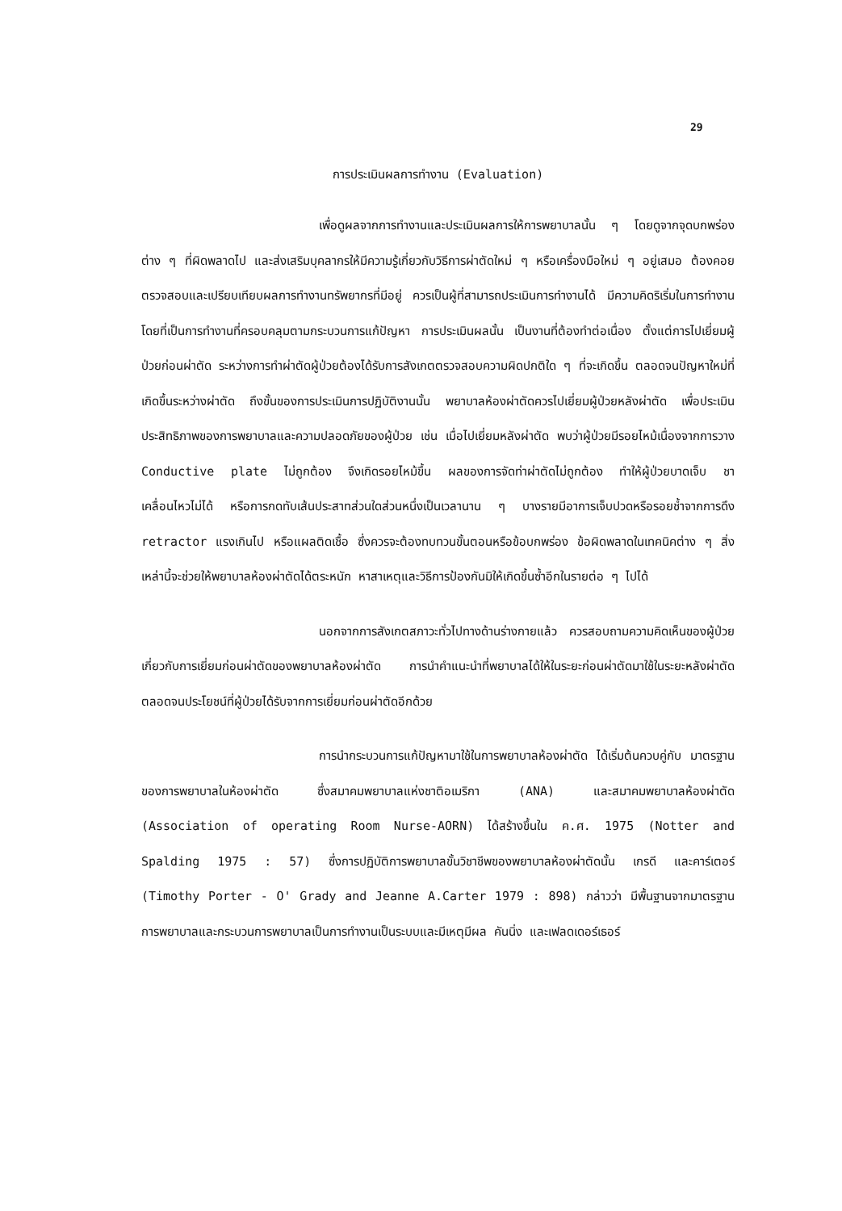29
การประเมินผลการทำงาน (Evaluation)
เพื่อดูผลจากการทำงานและประเมินผลการให้การพยาบาลนั้น ๆ โดยดูจากจุดบกพร่องต่าง ๆ ที่ผิดพลาดไป และส่งเสริมบุคลากรให้มีความรู้เกี่ยวกับวิธีการผ่าตัดใหม่ ๆ หรือเครื่องมือใหม่ ๆ อยู่เสมอ ต้องคอยตรวจสอบและเปรียบเทียบผลการทำงานทรัพยากรที่มีอยู่ ควรเป็นผู้ที่สามารถประเมินการทำงานได้ มีความคิดริเริ่มในการทำงาน โดยที่เป็นการทำงานที่ครอบคลุมตามกระบวนการแก้ปัญหา การประเมินผลนั้น เป็นงานที่ต้องทำต่อเนื่อง ตั้งแต่การไปเยี่ยมผู้ป่วยก่อนผ่าตัด ระหว่างการทำผ่าตัดผู้ป่วยต้องได้รับการสังเกตตรวจสอบความผิดปกติใด ๆ ที่จะเกิดขึ้น ตลอดจนปัญหาใหม่ที่เกิดขึ้นระหว่างผ่าตัด ถึงขั้นของการประเมินการปฏิบัติงานนั้น พยาบาลห้องผ่าตัดควรไปเยี่ยมผู้ป่วยหลังผ่าตัด เพื่อประเมินประสิทธิภาพของการพยาบาลและความปลอดภัยของผู้ป่วย เช่น เมื่อไปเยี่ยมหลังผ่าตัด พบว่าผู้ป่วยมีรอยไหม้เนื่องจากการวาง Conductive plate ไม่ถูกต้อง จึงเกิดรอยไหม้ขึ้น ผลของการจัดท่าผ่าตัดไม่ถูกต้อง ทำให้ผู้ป่วยบาดเจ็บ ชา เคลื่อนไหวไม่ได้ หรือการกดทับเส้นประสาทส่วนใดส่วนหนึ่งเป็นเวลานาน ๆ บางรายมีอาการเจ็บปวดหรือรอยช้ำจากการดึง retractor แรงเกินไป หรือแผลติดเชื้อ ซึ่งควรจะต้องทบทวนขั้นตอนหรือข้อบกพร่อง ข้อผิดพลาดในเทคนิคต่าง ๆ สิ่งเหล่านี้จะช่วยให้พยาบาลห้องผ่าตัดได้ตระหนัก หาสาเหตุและวิธีการป้องกันมิให้เกิดขึ้นซ้ำอีกในรายต่อ ๆ ไปได้
นอกจากการสังเกตสภาวะทั่วไปทางด้านร่างกายแล้ว ควรสอบถามความคิดเห็นของผู้ป่วยเกี่ยวกับการเยี่ยมก่อนผ่าตัดของพยาบาลห้องผ่าตัด การนำคำแนะนำที่พยาบาลได้ให้ในระยะก่อนผ่าตัดมาใช้ในระยะหลังผ่าตัด ตลอดจนประโยชน์ที่ผู้ป่วยได้รับจากการเยี่ยมก่อนผ่าตัดอีกด้วย
การนำกระบวนการแก้ปัญหามาใช้ในการพยาบาลห้องผ่าตัด ได้เริ่มต้นควบคู่กับ มาตรฐานของการพยาบาลในห้องผ่าตัด ซึ่งสมาคมพยาบาลแห่งชาติอเมริกา (ANA) และสมาคมพยาบาลห้องผ่าตัด (Association of operating Room Nurse-AORN) ได้สร้างขึ้นใน ค.ศ. 1975 (Notter and Spalding 1975 : 57) ซึ่งการปฏิบัติการพยาบาลขั้นวิชาชีพของพยาบาลห้องผ่าตัดนั้น เกรดี และคาร์เตอร์ (Timothy Porter - O' Grady and Jeanne A.Carter 1979 : 898) กล่าวว่า มีพื้นฐานจากมาตรฐานการพยาบาลและกระบวนการพยาบาลเป็นการทำงานเป็นระบบและมีเหตุมีผล คันนิ่ง และเฟลดเดอร์เธอร์